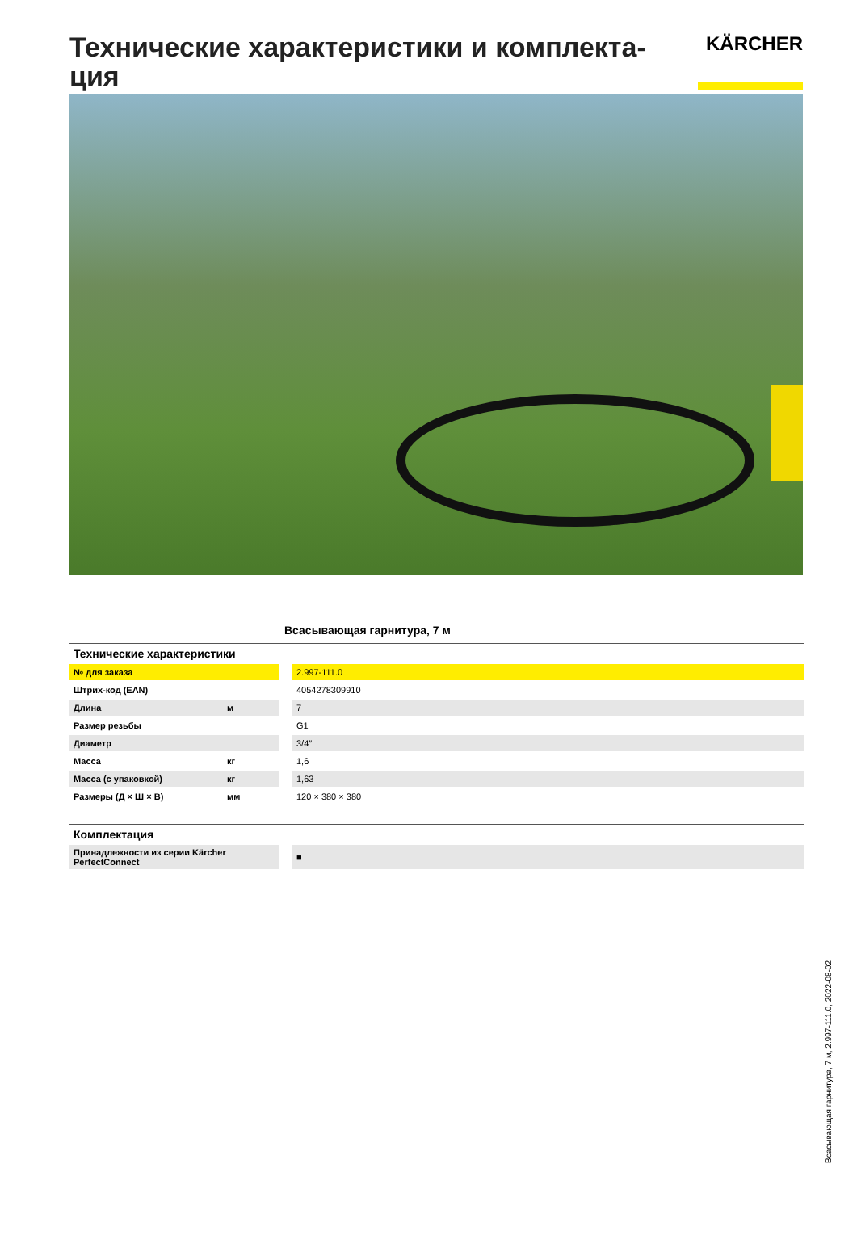Технические характеристики и комплекта-ция
KÄRCHER
Всасывающая гарнитура, 7 м
| Технические характеристики | | | |
| № для заказа | | | 2.997-111.0 |
| Штрих-код (EAN) | | | 4054278309910 |
| Длина | м | | 7 |
| Размер резьбы | | | G1 |
| Диаметр | | | 3/4″ |
| Масса | кг | | 1,6 |
| Масса (с упаковкой) | кг | | 1,63 |
| Размеры (Д × Ш × В) | мм | | 120 × 380 × 380 |
| Комплектация | | | |
| Принадлежности из серии Kärcher PerfectConnect | | | ■ |
Всасывающая гарнитура, 7 м, 2.997-111.0, 2022-08-02